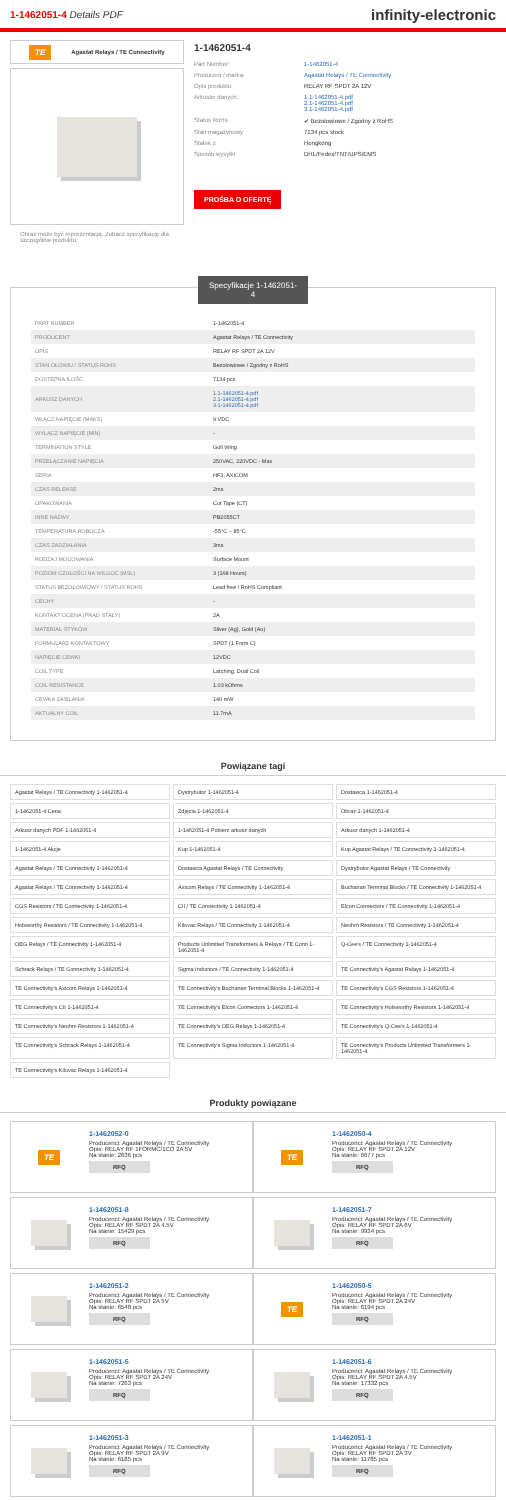1-1462051-4 Details PDF
infinity-electronic
TE Agastat Relays / TE Connectivity
Obraz może być reprezentacją. Zobacz specyfikację dla szczegółów produktu.
1-1462051-4
Part Number: 1-1462051-4
Producent / marka: Agastat Relays / TE Connectivity
Opis produktu RELAY RF SPDT 2A 12V
Arkusze danych: 1.1-1462051-4.pdf
2.1-1462051-4.pdf
3.1-1462051-4.pdf
Status RoHs ✔ Bezołowiowe / Zgodny z RoHS
Stan magazynowy 7134 pcs stock
Statek z Hongkong
Sposób wysyłki DHL/Fedex/TNT/UPS/EMS
PROŚBA O OFERTĘ
Specyfikacje 1-1462051-4
| PART NUMBER | 1-1462051-4 |
| PRODUCENT | Agastat Relays / TE Connectivity |
| OPIS | RELAY RF SPDT 2A 12V |
| STAN OŁOWIU / STATUS ROHS | Bezołowiowe / Zgodny z RoHS |
| DOSTĘPNA ILOŚĆ | 7134 pcs |
| ARKUSZ DANYCH | 1.1-1462051-4.pdf 2.1-1462051-4.pdf 3.1-1462051-4.pdf |
| WŁĄCZ NAPIĘCIE (MAKS) | 9 VDC |
| WYŁĄCZ NAPIĘCIE (MIN) | - |
| TERMINATION STYLE | Gull Wing |
| PRZEŁĄCZANIE NAPIĘCIA | 250VAC, 220VDC - Max |
| SERIA | HF3, AXICOM |
| CZAS RELEASE | 2ms |
| OPAKOWANIA | Cut Tape (CT) |
| INNE NAZWY | PB2055CT |
| TEMPERATURA ROBOCZA | -55°C ~ 85°C |
| CZAS ZADZIAŁANIA | 3ms |
| RODZAJ MOCOWANIA | Surface Mount |
| POZIOM CZUŁOŚCI NA WILGOĆ (MSL) | 3 (168 Hours) |
| STATUS BEZOŁOWIOWY / STATUS ROHS | Lead free / RoHS Compliant |
| CECHY | - |
| KONTAKT OCENA (PRĄD STAŁY) | 2A |
| MATERIAŁ STYKÓW | Silver (Ag), Gold (Au) |
| FORMULARZ KONTAKTOWY | SPDT (1 Form C) |
| NAPIĘCIE CEWKI | 12VDC |
| COIL TYPE | Latching, Dual Coil |
| COIL RESISTANCE | 1.03 kOhms |
| CEWKA ZASILANIA | 140 mW |
| AKTUALNY COIL | 11.7mA |
Powiązane tagi
Agastat Relays / TE Connectivity 1-1462051-4
Dystrybutor 1-1462051-4
Dostawca 1-1462051-4
1-1462051-4 Cena
Zdjęcia 1-1462051-4
Obraz 1-1462051-4
Arkusz danych PDF 1-1462051-4
1-1462051-4 Pobierz arkusz danych
Arkusz danych 1-1462051-4
1-1462051-4 Akcje
Kup 1-1462051-4
Kup Agastat Relays / TE Connectivity 1-1462051-4
Agastat Relays / TE Connectivity 1-1462051-4
Dostawca Agastat Relays / TE Connectivity
Dystrybutor Agastat Relays / TE Connectivity
Agastat Relays / TE Connectivity 1-1462051-4
Axicom Relays / TE Connectivity 1-1462051-4
Buchanan Terminal Blocks / TE Connectivity 1-1462051-4
CGS Resistors / TE Connectivity 1-1462051-4
CII / TE Connectivity 1-1462051-4
Elcon Connectors / TE Connectivity 1-1462051-4
Holsworthy Resistors / TE Connectivity 1-1462051-4
Kilovac Relays / TE Connectivity 1-1462051-4
Neohm Resistors / TE Connectivity 1-1462051-4
OEG Relays / TE Connectivity 1-1462051-4
Products Unlimited Transformers & Relays / TE Conn 1-1462051-4
Q-Cee's / TE Connectivity 1-1462051-4
Schrack Relays / TE Connectivity 1-1462051-4
Sigma Inductors / TE Connectivity 1-1462051-4
TE Connectivity's Agastat Relays 1-1462051-4
TE Connectivity's Axicom Relays 1-1462051-4
TE Connectivity's Buchanan Terminal Blocks 1-1462051-4
TE Connectivity's CGS Resistors 1-1462051-4
TE Connectivity's CII 1-1462051-4
TE Connectivity's Elcon Connectors 1-1462051-4
TE Connectivity's Holsworthy Resistors 1-1462051-4
TE Connectivity's Neohm Resistors 1-1462051-4
TE Connectivity's OEG Relays 1-1462051-4
TE Connectivity's Q-Cee's 1-1462051-4
TE Connectivity's Schrack Relays 1-1462051-4
TE Connectivity's Sigma Inductors 1-1462051-4
TE Connectivity's Products Unlimited Transformers 1-1462051-4
TE Connectivity's Kilovac Relays 1-1462051-4
Produkty powiązane
TE
1-1462052-0
Producenci: Agastat Relays / TE Connectivity
Opis: RELAY RF 1FORMC/1CO 2A 5V
Na stanie: 2636 pcs
RFQ
TE
1-1462050-4
Producenci: Agastat Relays / TE Connectivity
Opis: RELAY RF SPDT 2A 12V
Na stanie: 6677 pcs
RFQ
1-1462051-8
Producenci: Agastat Relays / TE Connectivity
Opis: RELAY RF SPDT 2A 4.5V
Na stanie: 15429 pcs
RFQ
1-1462051-7
Producenci: Agastat Relays / TE Connectivity
Opis: RELAY RF SPDT 2A 6V
Na stanie: 9934 pcs
RFQ
1-1462051-2
Producenci: Agastat Relays / TE Connectivity
Opis: RELAY RF SPDT 2A 5V
Na stanie: 6548 pcs
RFQ
TE
1-1462050-5
Producenci: Agastat Relays / TE Connectivity
Opis: RELAY RF SPDT 2A 24V
Na stanie: 6194 pcs
RFQ
1-1462051-5
Producenci: Agastat Relays / TE Connectivity
Opis: RELAY RF SPDT 2A 24V
Na stanie: 7263 pcs
RFQ
1-1462051-6
Producenci: Agastat Relays / TE Connectivity
Opis: RELAY RF SPDT 2A 4.5V
Na stanie: 17332 pcs
RFQ
1-1462051-3
Producenci: Agastat Relays / TE Connectivity
Opis: RELAY RF SPDT 2A 9V
Na stanie: 6185 pcs
RFQ
1-1462051-1
Producenci: Agastat Relays / TE Connectivity
Opis: RELAY RF SPDT 2A 3V
Na stanie: 11785 pcs
RFQ